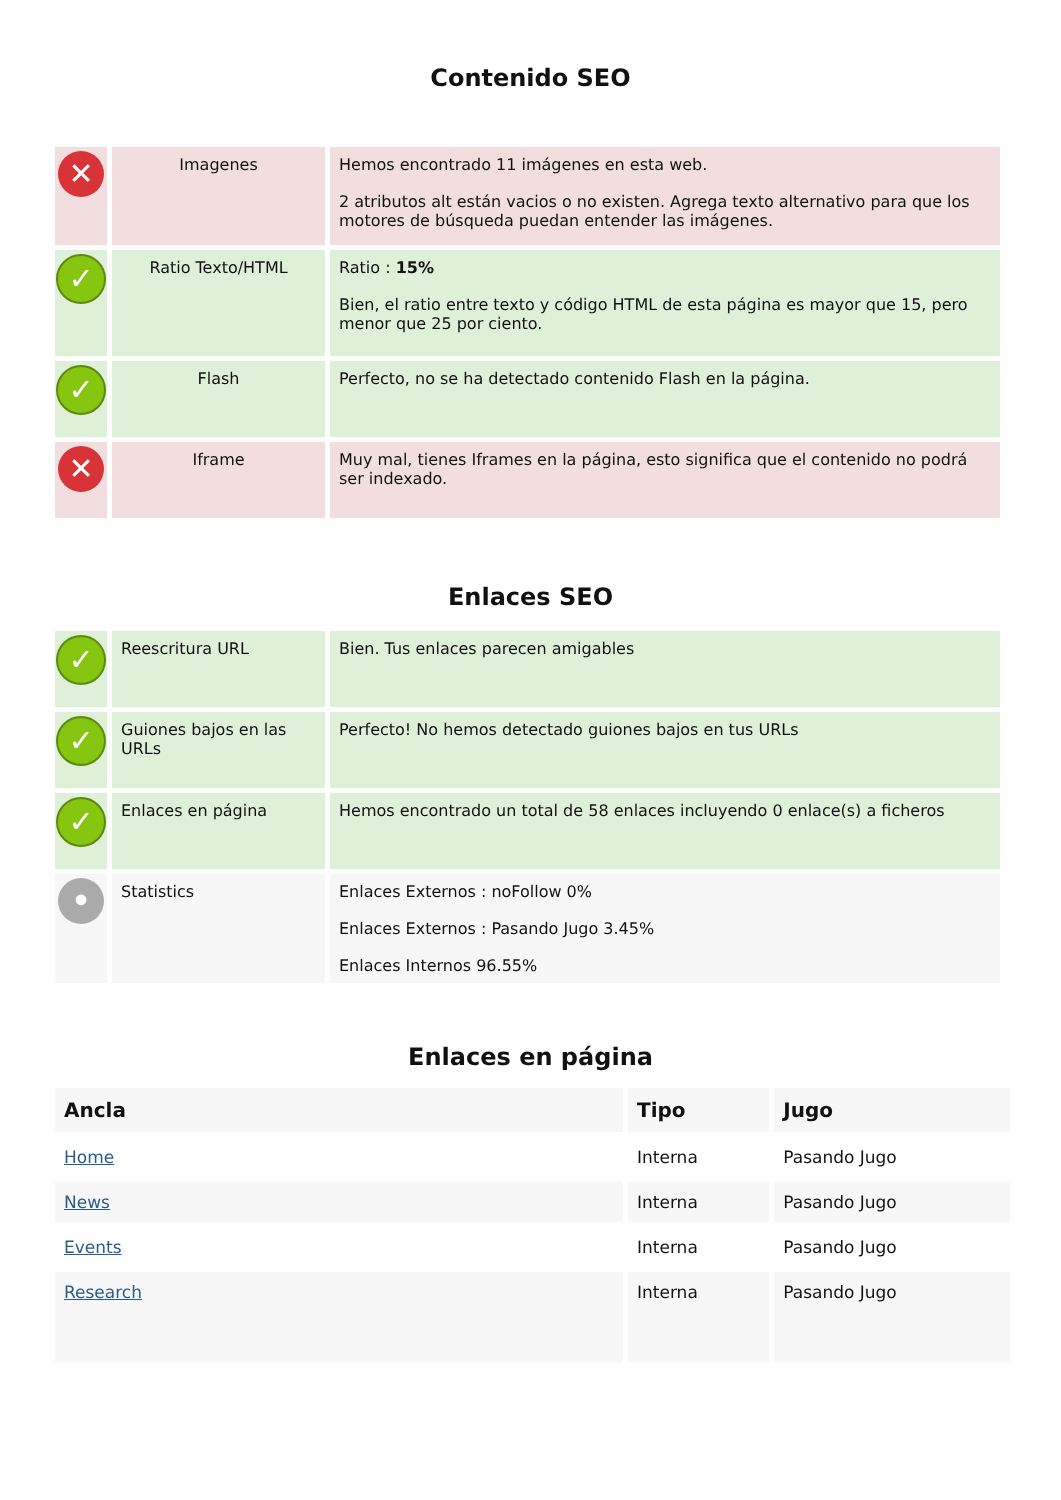Contenido SEO
| ✕ | Imagenes | Hemos encontrado 11 imágenes en esta web. 2 atributos alt están vacios o no existen. Agrega texto alternativo para que los motores de búsqueda puedan entender las imágenes. |
| ✓ | Ratio Texto/HTML | Ratio : 15% Bien, el ratio entre texto y código HTML de esta página es mayor que 15, pero menor que 25 por ciento. |
| ✓ | Flash | Perfecto, no se ha detectado contenido Flash en la página. |
| ✕ | Iframe | Muy mal, tienes Iframes en la página, esto significa que el contenido no podrá ser indexado. |
Enlaces SEO
| ✓ | Reescritura URL | Bien. Tus enlaces parecen amigables |
| ✓ | Guiones bajos en las URLs | Perfecto! No hemos detectado guiones bajos en tus URLs |
| ✓ | Enlaces en página | Hemos encontrado un total de 58 enlaces incluyendo 0 enlace(s) a ficheros |
| • | Statistics | Enlaces Externos : noFollow 0% Enlaces Externos : Pasando Jugo 3.45% Enlaces Internos 96.55% |
Enlaces en página
| Ancla | Tipo | Jugo |
| --- | --- | --- |
| Home | Interna | Pasando Jugo |
| News | Interna | Pasando Jugo |
| Events | Interna | Pasando Jugo |
| Research | Interna | Pasando Jugo |